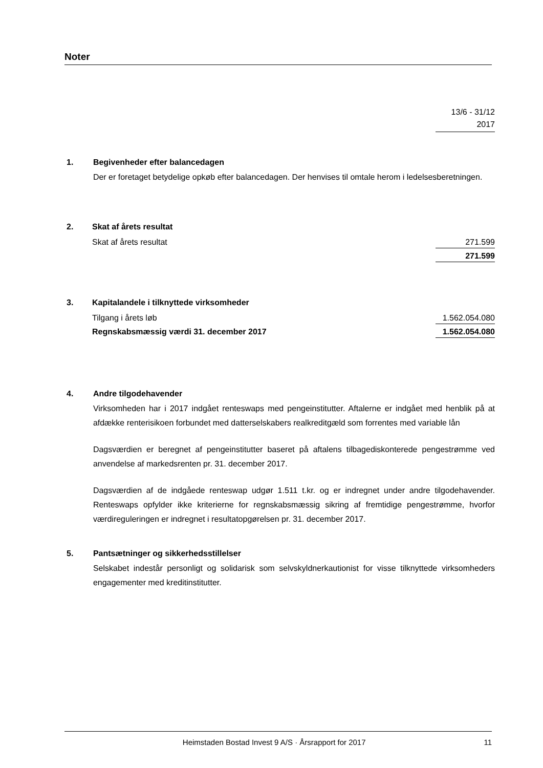Noter
13/6 - 31/12
2017
1. Begivenheder efter balancedagen
Der er foretaget betydelige opkøb efter balancedagen. Der henvises til omtale herom i ledelsesberetningen.
2. Skat af årets resultat
| Skat af årets resultat | 271.599 |
| | 271.599 |
3. Kapitalandele i tilknyttede virksomheder
| Tilgang i årets løb | 1.562.054.080 |
| Regnskabsmæssig værdi 31. december 2017 | 1.562.054.080 |
4. Andre tilgodehavender
Virksomheden har i 2017 indgået renteswaps med pengeinstitutter. Aftalerne er indgået med henblik på at afdække renterisikoen forbundet med datterselskabers realkreditgæld som forrentes med variable lån
Dagsværdien er beregnet af pengeinstitutter baseret på aftalens tilbagediskonterede pengestrømme ved anvendelse af markedsrenten pr. 31. december 2017.
Dagsværdien af de indgåede renteswap udgør 1.511 t.kr. og er indregnet under andre tilgodehavender. Renteswaps opfylder ikke kriterierne for regnskabsmæssig sikring af fremtidige pengestrømme, hvorfor værdireguleringen er indregnet i resultatopgørelsen pr. 31. december 2017.
5. Pantsætninger og sikkerhedsstillelser
Selskabet indestår personligt og solidarisk som selvskyldnerkautionist for visse tilknyttede virksomheders engagementer med kreditinstitutter.
Heimstaden Bostad Invest 9 A/S · Årsrapport for 2017 11